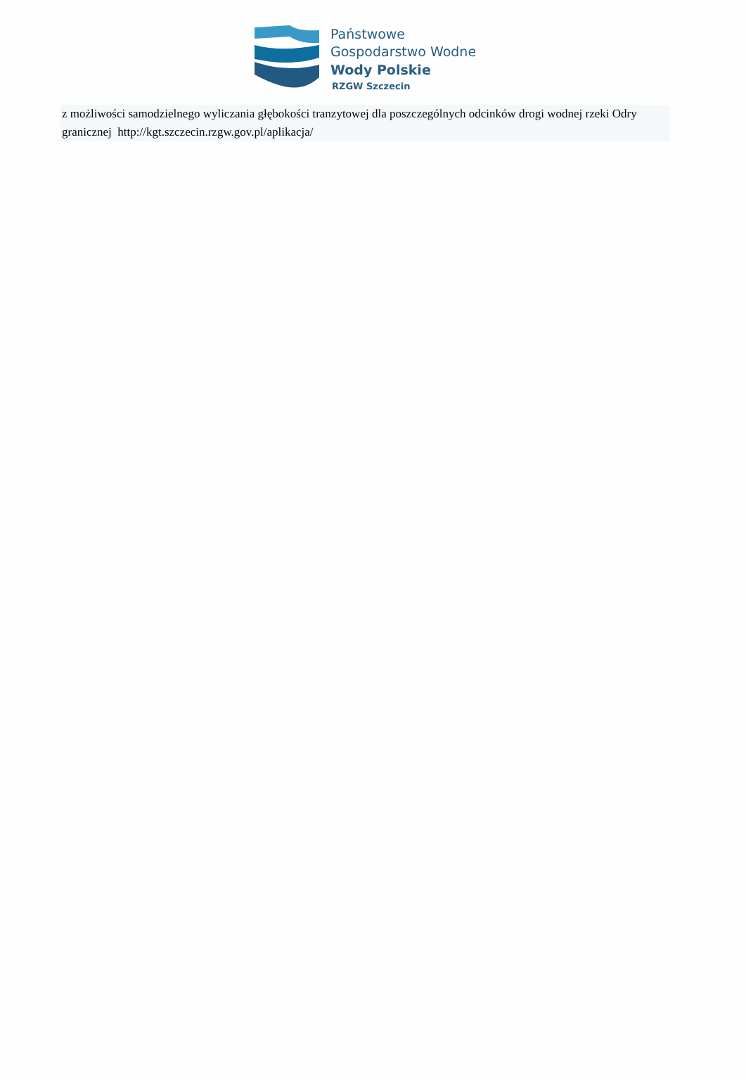Państwowe
Gospodarstwo Wodne
Wody Polskie
RZGW Szczecin
z możliwości samodzielnego wyliczania głębokości tranzytowej dla poszczególnych odcinków drogi wodnej rzeki Odry granicznej http://kgt.szczecin.rzgw.gov.pl/aplikacja/